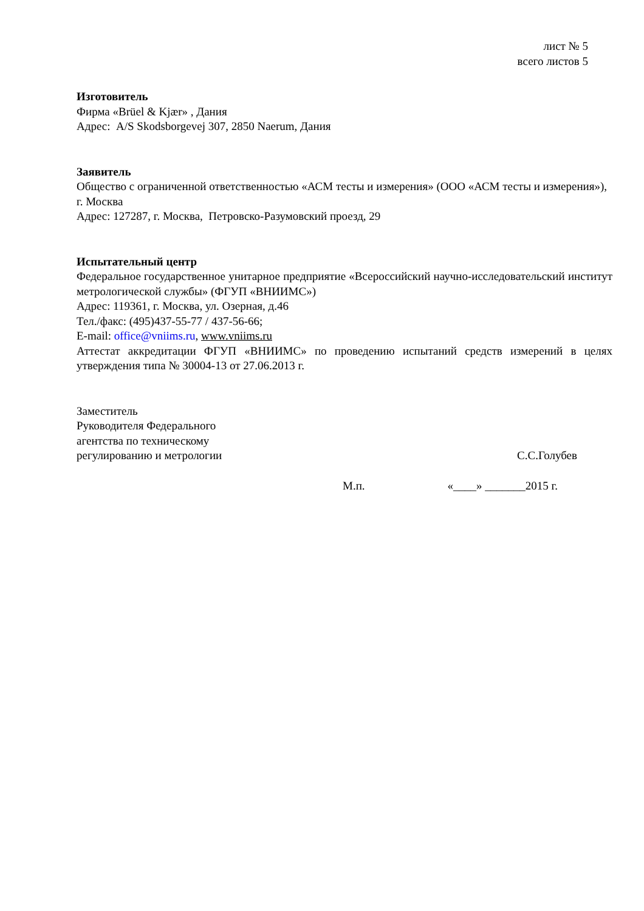лист № 5
всего листов 5
Изготовитель
Фирма «Brüel & Kjær» , Дания
Адрес: A/S Skodsborgevej 307, 2850 Naerum, Дания
Заявитель
Общество с ограниченной ответственностью «АСМ тесты и измерения» (ООО «АСМ тесты и измерения»), г. Москва
Адрес: 127287, г. Москва, Петровско-Разумовский проезд, 29
Испытательный центр
Федеральное государственное унитарное предприятие «Всероссийский научно-исследовательский институт метрологической службы» (ФГУП «ВНИИМС»)
Адрес: 119361, г. Москва, ул. Озерная, д.46
Тел./факс: (495)437-55-77 / 437-56-66;
E-mail: office@vniims.ru, www.vniims.ru
Аттестат аккредитации ФГУП «ВНИИМС» по проведению испытаний средств измерений в целях утверждения типа № 30004-13 от 27.06.2013 г.
Заместитель
Руководителя Федерального
агентства по техническому
регулированию и метрологии
С.С.Голубев
М.п. «____» _______2015 г.